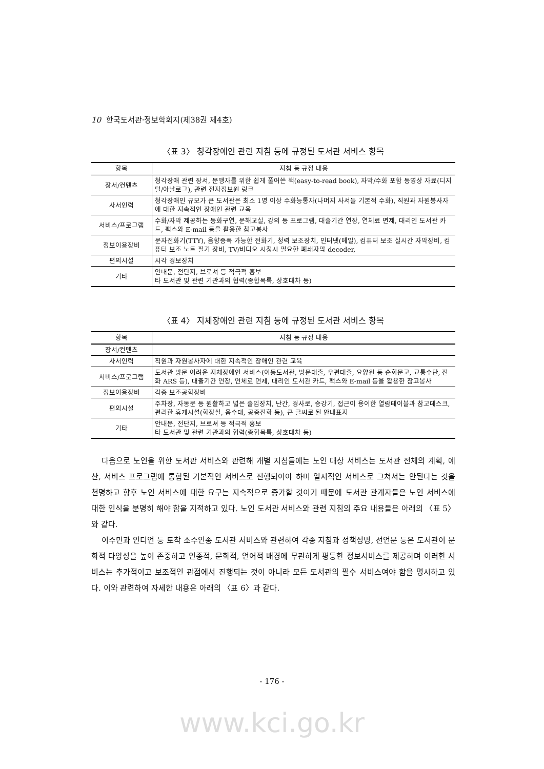10 한국도서관·정보학회지(제38권 제4호)
〈표 3〉 청각장애인 관련 지침 등에 규정된 도서관 서비스 항목
| 항목 | 지침 등 규정 내용 |
| --- | --- |
| 장서/컨텐츠 | 청각장애 관련 장서, 문맹자를 위한 쉽게 풀어쓴 책(easy-to-read book), 자막/수화 포함 동영상 자료(디지털/아날로그), 관련 전자정보원 링크 |
| 사서인력 | 청각장애인 규모가 큰 도서관은 최소 1명 이상 수화능통자(나머지 사서들 기본적 수화), 직원과 자원봉사자에 대한 지속적인 장애인 관련 교육 |
| 서비스/프로그램 | 수화/자막 제공하는 동화구연, 문해교실, 강의 등 프로그램, 대출기간 연장, 연체료 면제, 대리인 도서관 카드, 팩스와 E-mail 등을 활용한 참고봉사 |
| 정보이용장비 | 문자전화기(TTY), 음향증폭 가능한 전화기, 청력 보조장치, 인터넷(메일), 컴퓨터 보조 실시간 자막장비, 컴퓨터 보조 노트 필기 장비, TV/비디오 시청시 필요한 폐쇄자막 decoder, |
| 편의시설 | 시각 경보장치 |
| 기타 | 안내문, 전단지, 브로셔 등 적극적 홍보 타 도서관 및 관련 기관과의 협력(종합목록, 상호대차 등) |
〈표 4〉 지체장애인 관련 지침 등에 규정된 도서관 서비스 항목
| 항목 | 지침 등 규정 내용 |
| --- | --- |
| 장서/컨텐츠 | |
| 사서인력 | 직원과 자원봉사자에 대한 지속적인 장애인 관련 교육 |
| 서비스/프로그램 | 도서관 방문 어려운 지체장애인 서비스(이동도서관, 방문대출, 우편대출, 요양원 등 순회문고, 교통수단, 전화 ARS 등), 대출기간 연장, 연체료 면제, 대리인 도서관 카드, 팩스와 E-mail 등을 활용한 참고봉사 |
| 정보이용장비 | 각종 보조공학장비 |
| 편의시설 | 주차장, 자동문 등 원활하고 넓은 출입장치, 난간, 경사로, 승강기, 접근이 용이한 열람테이블과 참고데스크, 편리한 휴게시설(화장실, 음수대, 공중전화 등), 큰 글씨로 된 안내표지 |
| 기타 | 안내문, 전단지, 브로셔 등 적극적 홍보 타 도서관 및 관련 기관과의 협력(종합목록, 상호대차 등) |
다음으로 노인을 위한 도서관 서비스와 관련해 개별 지침들에는 노인 대상 서비스는 도서관 전체의 계획, 예산, 서비스 프로그램에 통합된 기본적인 서비스로 진행되어야 하며 일시적인 서비스로 그쳐서는 안된다는 것을 천명하고 향후 노인 서비스에 대한 요구는 지속적으로 증가할 것이기 때문에 도서관 관계자들은 노인 서비스에 대한 인식을 분명히 해야 함을 지적하고 있다. 노인 도서관 서비스와 관련 지침의 주요 내용들은 아래의 〈표 5〉와 같다.
이주민과 인디언 등 토착 소수인종 도서관 서비스와 관련하여 각종 지침과 정책성명, 선언문 등은 도서관이 문화적 다양성을 높이 존중하고 인종적, 문화적, 언어적 배경에 무관하게 평등한 정보서비스를 제공하며 이러한 서비스는 추가적이고 보조적인 관점에서 진행되는 것이 아니라 모든 도서관의 필수 서비스여야 함을 명시하고 있다. 이와 관련하여 자세한 내용은 아래의 〈표 6〉과 같다.
- 176 -
www.kci.go.kr